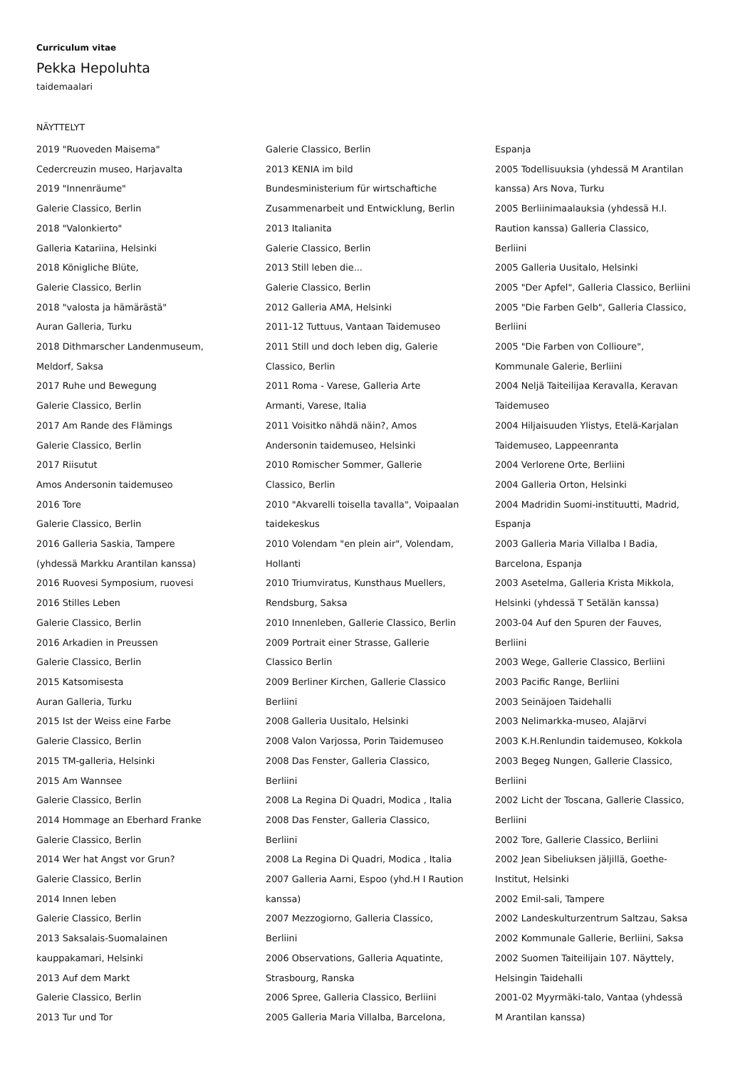Curriculum vitae
Pekka Hepoluhta
taidemaalari
NÄYTTELYT
2019 "Ruoveden Maisema"
Cedercreuzin museo, Harjavalta
2019 "Innenräume"
Galerie Classico, Berlin
2018 "Valonkierto"
Galleria Katariina, Helsinki
2018 Königliche Blüte,
Galerie Classico, Berlin
2018 "valosta ja hämärästä"
Auran Galleria, Turku
2018 Dithmarscher Landenmuseum,
Meldorf, Saksa
2017 Ruhe und Bewegung
Galerie Classico, Berlin
2017 Am Rande des Flämings
Galerie Classico, Berlin
2017 Riisutut
Amos Andersonin taidemuseo
2016 Tore
Galerie Classico, Berlin
2016 Galleria Saskia, Tampere
(yhdessä Markku Arantilan kanssa)
2016 Ruovesi Symposium, ruovesi
2016 Stilles Leben
Galerie Classico, Berlin
2016 Arkadien in Preussen
Galerie Classico, Berlin
2015 Katsomisesta
Auran Galleria, Turku
2015 Ist der Weiss eine Farbe
Galerie Classico, Berlin
2015 TM-galleria, Helsinki
2015 Am Wannsee
Galerie Classico, Berlin
2014 Hommage an Eberhard Franke
Galerie Classico, Berlin
2014 Wer hat Angst vor Grun?
Galerie Classico, Berlin
2014 Innen leben
Galerie Classico, Berlin
2013 Saksalais-Suomalainen
kauppakamari, Helsinki
2013 Auf dem Markt
Galerie Classico, Berlin
2013 Tur und Tor
Galerie Classico, Berlin
2013 KENIA im bild
Bundesministerium für wirtschaftiche
Zusammenarbeit und Entwicklung, Berlin
2013 Italianita
Galerie Classico, Berlin
2013 Still leben die...
Galerie Classico, Berlin
2012 Galleria AMA, Helsinki
2011-12 Tuttuus, Vantaan Taidemuseo
2011 Still und doch leben dig, Galerie
Classico, Berlin
2011 Roma - Varese, Galleria Arte
Armanti, Varese, Italia
2011 Voisitko nähdä näin?, Amos
Andersonin taidemuseo, Helsinki
2010 Romischer Sommer, Gallerie
Classico, Berlin
2010 "Akvarelli toisella tavalla", Voipaalan
taidekeskus
2010 Volendam "en plein air", Volendam,
Hollanti
2010 Triumviratus, Kunsthaus Muellers,
Rendsburg, Saksa
2010 Innenleben, Gallerie Classico, Berlin
2009 Portrait einer Strasse, Gallerie
Classico Berlin
2009 Berliner Kirchen, Gallerie Classico
Berliini
2008 Galleria Uusitalo, Helsinki
2008 Valon Varjossa, Porin Taidemuseo
2008 Das Fenster, Galleria Classico,
Berliini
2008 La Regina Di Quadri, Modica , Italia
2008 Das Fenster, Galleria Classico,
Berliini
2008 La Regina Di Quadri, Modica , Italia
2007 Galleria Aarni, Espoo (yhd.H I Raution
kanssa)
2007 Mezzogiorno, Galleria Classico,
Berliini
2006 Observations, Galleria Aquatinte,
Strasbourg, Ranska
2006 Spree, Galleria Classico, Berliini
2005 Galleria Maria Villalba, Barcelona,
Espanja
2005 Todellisuuksia (yhdessä M Arantilan
kanssa) Ars Nova, Turku
2005 Berliinimaalauksia (yhdessä H.I.
Raution kanssa) Galleria Classico,
Berliini
2005 Galleria Uusitalo, Helsinki
2005 "Der Apfel", Galleria Classico, Berliini
2005 "Die Farben Gelb", Galleria Classico,
Berliini
2005 "Die Farben von Collioure",
Kommunale Galerie, Berliini
2004 Neljä Taiteilijaa Keravalla, Keravan
Taidemuseo
2004 Hiljaisuuden Ylistys, Etelä-Karjalan
Taidemuseo, Lappeenranta
2004 Verlorene Orte, Berliini
2004 Galleria Orton, Helsinki
2004 Madridin Suomi-instituutti, Madrid,
Espanja
2003 Galleria Maria Villalba I Badia,
Barcelona, Espanja
2003 Asetelma, Galleria Krista Mikkola,
Helsinki (yhdessä T Setälän kanssa)
2003-04 Auf den Spuren der Fauves,
Berliini
2003 Wege, Gallerie Classico, Berliini
2003 Pacific Range, Berliini
2003 Seinäjoen Taidehalli
2003 Nelimarkka-museo, Alajärvi
2003 K.H.Renlundin taidemuseo, Kokkola
2003 Begeg Nungen, Gallerie Classico,
Berliini
2002 Licht der Toscana, Gallerie Classico,
Berliini
2002 Tore, Gallerie Classico, Berliini
2002 Jean Sibeliuksen jäljillä, Goethe-
Institut, Helsinki
2002 Emil-sali, Tampere
2002 Landeskulturzentrum Saltzau, Saksa
2002 Kommunale Gallerie, Berliini, Saksa
2002 Suomen Taiteilijain 107. Näyttely,
Helsingin Taidehalli
2001-02 Myyrmäki-talo, Vantaa (yhdessä
M Arantilan kanssa)